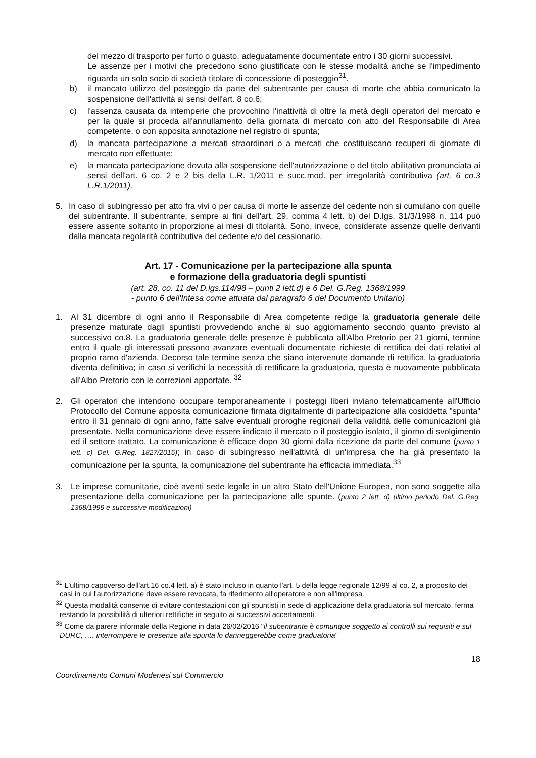del mezzo di trasporto per furto o guasto, adeguatamente documentate entro i 30 giorni successivi.
Le assenze per i motivi che precedono sono giustificate con le stesse modalità anche se l'impedimento riguarda un solo socio di società titolare di concessione di posteggio<sup>31</sup>.
b) il mancato utilizzo del posteggio da parte del subentrante per causa di morte che abbia comunicato la sospensione dell'attività ai sensi dell'art. 8 co.6;
c) l'assenza causata da intemperie che provochino l'inattività di oltre la metà degli operatori del mercato e per la quale si proceda all'annullamento della giornata di mercato con atto del Responsabile di Area competente, o con apposita annotazione nel registro di spunta;
d) la mancata partecipazione a mercati straordinari o a mercati che costituiscano recuperi di giornate di mercato non effettuate;
e) la mancata partecipazione dovuta alla sospensione dell'autorizzazione o del titolo abilitativo pronunciata ai sensi dell'art. 6 co. 2 e 2 bis della L.R. 1/2011 e succ.mod. per irregolarità contributiva (art. 6 co.3 L.R.1/2011).
5. In caso di subingresso per atto fra vivi o per causa di morte le assenze del cedente non si cumulano con quelle del subentrante. Il subentrante, sempre ai fini dell'art. 29, comma 4 lett. b) del D.lgs. 31/3/1998 n. 114 può essere assente soltanto in proporzione ai mesi di titolarità. Sono, invece, considerate assenze quelle derivanti dalla mancata regolarità contributiva del cedente e/o del cessionario.
Art. 17 - Comunicazione per la partecipazione alla spunta
e formazione della graduatoria degli spuntisti
(art. 28, co. 11 del D.lgs.114/98 – punti 2 lett.d) e 6 Del. G.Reg. 1368/1999
- punto 6 dell'Intesa come attuata dal paragrafo 6 del Documento Unitario)
1. Al 31 dicembre di ogni anno il Responsabile di Area competente redige la graduatoria generale delle presenze maturate dagli spuntisti provvedendo anche al suo aggiornamento secondo quanto previsto al successivo co.8. La graduatoria generale delle presenze è pubblicata all'Albo Pretorio per 21 giorni, termine entro il quale gli interessati possono avanzare eventuali documentate richieste di rettifica dei dati relativi al proprio ramo d'azienda. Decorso tale termine senza che siano intervenute domande di rettifica, la graduatoria diventa definitiva; in caso si verifichi la necessità di rettificare la graduatoria, questa è nuovamente pubblicata all'Albo Pretorio con le correzioni apportate. <sup>32</sup>
2. Gli operatori che intendono occupare temporaneamente i posteggi liberi inviano telematicamente all'Ufficio Protocollo del Comune apposita comunicazione firmata digitalmente di partecipazione alla cosiddetta "spunta" entro il 31 gennaio di ogni anno, fatte salve eventuali proroghe regionali della validità delle comunicazioni già presentate. Nella comunicazione deve essere indicato il mercato o il posteggio isolato, il giorno di svolgimento ed il settore trattato. La comunicazione è efficace dopo 30 giorni dalla ricezione da parte del comune (punto 1 lett. c) Del. G.Reg. 1827/2015); in caso di subingresso nell'attività di un'impresa che ha già presentato la comunicazione per la spunta, la comunicazione del subentrante ha efficacia immediata.<sup>33</sup>
3. Le imprese comunitarie, cioè aventi sede legale in un altro Stato dell'Unione Europea, non sono soggette alla presentazione della comunicazione per la partecipazione alle spunte. (punto 2 lett. d) ultimo periodo Del. G.Reg. 1368/1999 e successive modificazioni)
<sup>31</sup> L'ultimo capoverso dell'art.16 co.4 lett. a) è stato incluso in quanto l'art. 5 della legge regionale 12/99 al co. 2, a proposito dei casi in cui l'autorizzazione deve essere revocata, fa riferimento all'operatore e non all'impresa.
<sup>32</sup> Questa modalità consente di evitare contestazioni con gli spuntisti in sede di applicazione della graduatoria sul mercato, ferma restando la possibilità di ulteriori rettifiche in seguito ai successivi accertamenti.
<sup>33</sup> Come da parere informale della Regione in data 26/02/2016 "il subentrante è comunque soggetto ai controlli sui requisiti e sul DURC, …. interrompere le presenze alla spunta lo danneggerebbe come graduatoria"
18
Coordinamento Comuni Modenesi sul Commercio